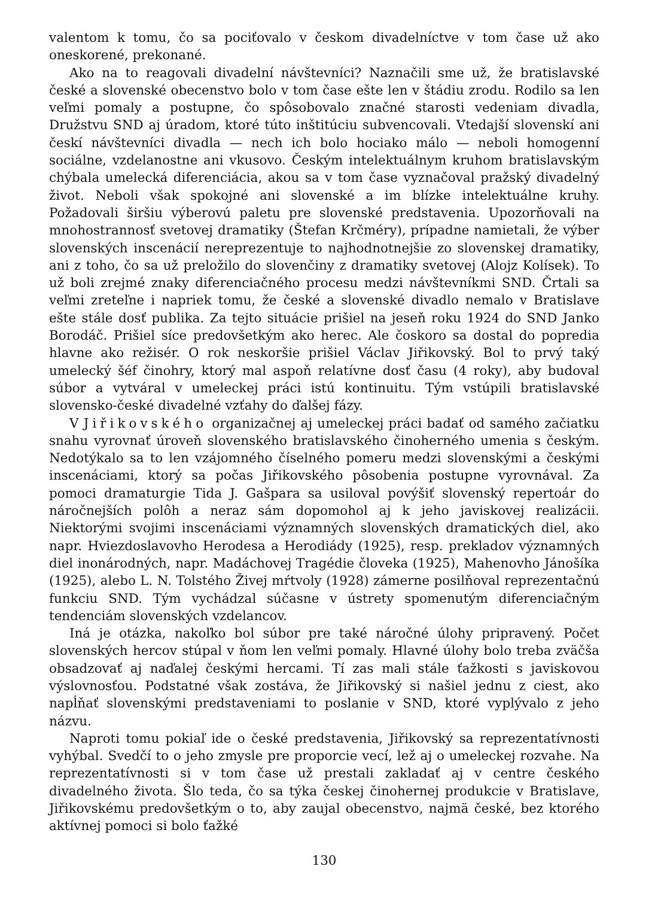valentom k tomu, čo sa pociťovalo v českom divadelníctve v tom čase už ako oneskorené, prekonané.
Ako na to reagovali divadelní návštevníci? Naznačili sme už, že bratislavské české a slovenské obecenstvo bolo v tom čase ešte len v štádiu zrodu. Rodilo sa len veľmi pomaly a postupne, čo spôsobovalo značné starosti vedeniam divadla, Družstvu SND aj úradom, ktoré túto inštitúciu subvencovali. Vtedajší slovenskí ani českí návštevníci divadla — nech ich bolo hociako málo — neboli homogenní sociálne, vzdelanostne ani vkusovo. Českým intelektuálnym kruhom bratislavským chýbala umelecká diferenciácia, akou sa v tom čase vyznačoval pražský divadelný život. Neboli však spokojné ani slovenské a im blízke intelektuálne kruhy. Požadovali širšiu výberovú paletu pre slovenské predstavenia. Upozorňovali na mnohostrannosť svetovej dramatiky (Štefan Krčméry), prípadne namietali, že výber slovenských inscenácií nereprezentuje to najhodnotnejšie zo slovenskej dramatiky, ani z toho, čo sa už preložilo do slovenčiny z dramatiky svetovej (Alojz Kolísek). To už boli zrejmé znaky diferenciačného procesu medzi návštevníkmi SND. Črtali sa veľmi zreteľne i napriek tomu, že české a slovenské divadlo nemalo v Bratislave ešte stále dosť publika. Za tejto situácie prišiel na jeseň roku 1924 do SND Janko Borodáč. Prišiel síce predovšetkým ako herec. Ale čoskoro sa dostal do popredia hlavne ako režisér. O rok neskoršie prišiel Václav Jiřikovský. Bol to prvý taký umelecký šéf činohry, ktorý mal aspoň relatívne dosť času (4 roky), aby budoval súbor a vytváral v umeleckej práci istú kontinuitu. Tým vstúpili bratislavské slovensko-české divadelné vzťahy do ďalšej fázy.
V Jiřikovského organizačnej aj umeleckej práci badať od samého začiatku snahu vyrovnať úroveň slovenského bratislavského činoherného umenia s českým. Nedotýkalo sa to len vzájomného číselného pomeru medzi slovenskými a českými inscenáciami, ktorý sa počas Jiřikovského pôsobenia postupne vyrovnával. Za pomoci dramaturgie Tida J. Gašpara sa usiloval povýšiť slovenský repertoár do náročnejších polôh a neraz sám dopomohol aj k jeho javiskovej realizácii. Niektorými svojimi inscenáciami významných slovenských dramatických diel, ako napr. Hviezdoslavovho Herodesa a Herodiády (1925), resp. prekladov významných diel inonárodných, napr. Madáchovej Tragédie človeka (1925), Mahenovho Jánošíka (1925), alebo L. N. Tolstého Živej mŕtvoly (1928) zámerne posilňoval reprezentačnú funkciu SND. Tým vychádzal súčasne v ústrety spomenutým diferenciačným tendenciám slovenských vzdelancov.
Iná je otázka, nakoľko bol súbor pre také náročné úlohy pripravený. Počet slovenských hercov stúpal v ňom len veľmi pomaly. Hlavné úlohy bolo treba zväčša obsadzovať aj naďalej českými hercami. Tí zas mali stále ťažkosti s javiskovou výslovnosťou. Podstatné však zostáva, že Jiřikovský si našiel jednu z ciest, ako napĺňať slovenskými predstaveniami to poslanie v SND, ktoré vyplývalo z jeho názvu.
Naproti tomu pokiaľ ide o české predstavenia, Jiřikovský sa reprezentatívnosti vyhýbal. Svedčí to o jeho zmysle pre proporcie vecí, lež aj o umeleckej rozvahe. Na reprezentatívnosti si v tom čase už prestali zakladať aj v centre českého divadelného života. Šlo teda, čo sa týka českej činohernej produkcie v Bratislave, Jiřikovskému predovšetkým o to, aby zaujal obecenstvo, najmä české, bez ktorého aktívnej pomoci si bolo ťažké
130